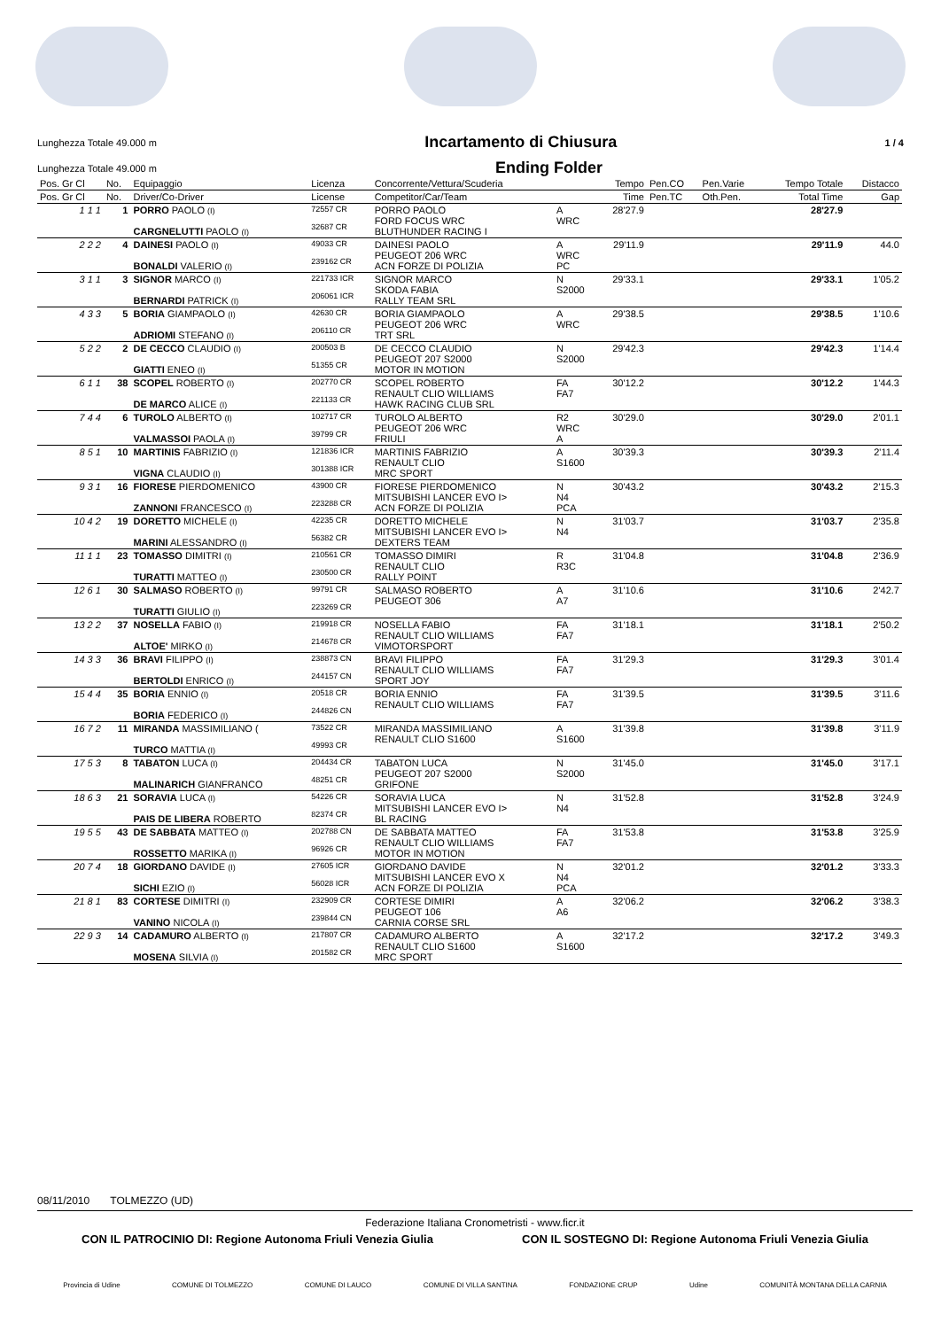Lunghezza Totale 49.000 m Incartamento di Chiusura 1 / 4
Lunghezza Totale 49.000 m Ending Folder
| Pos. Gr Cl | No. | Equipaggio | Licenza | Concorrente/Vettura/Scuderia | | Tempo | Pen.CO | Pen.Varie | Tempo Totale | Distacco |
| --- | --- | --- | --- | --- | --- | --- | --- | --- | --- | --- |
| Pos. Gr Cl | No. | Driver/Co-Driver | License | Competitor/Car/Team | | Time | Pen.TC | Oth.Pen. | Total Time | Gap |
| 1 1 1 | 1 | PORRO PAOLO (I) CARGNELUTTI PAOLO (I) | 72557 CR 32687 CR | PORRO PAOLO FORD FOCUS WRC BLUTHUNDER RACING I | A WRC | 28'27.9 | | | 28'27.9 | |
| 2 2 2 | 4 | DAINESI PAOLO (I) BONALDI VALERIO (I) | 49033 CR 239162 CR | DAINESI PAOLO PEUGEOT 206 WRC ACN FORZE DI POLIZIA | A WRC PC | 29'11.9 | | | 29'11.9 | 44.0 |
| 3 1 1 | 3 | SIGNOR MARCO (I) BERNARDI PATRICK (I) | 221733 ICR 206061 ICR | SIGNOR MARCO SKODA FABIA RALLY TEAM SRL | N S2000 | 29'33.1 | | | 29'33.1 | 1'05.2 |
| 4 3 3 | 5 | BORIA GIAMPAOLO (I) ADRIOMI STEFANO (I) | 42630 CR 206110 CR | BORIA GIAMPAOLO PEUGEOT 206 WRC TRT SRL | A WRC | 29'38.5 | | | 29'38.5 | 1'10.6 |
| 5 2 2 | 2 | DE CECCO CLAUDIO (I) GIATTI ENEO (I) | 200503 B 51355 CR | DE CECCO CLAUDIO PEUGEOT 207 S2000 MOTOR IN MOTION | N S2000 | 29'42.3 | | | 29'42.3 | 1'14.4 |
| 6 1 1 | 38 | SCOPEL ROBERTO (I) DE MARCO ALICE (I) | 202770 CR 221133 CR | SCOPEL ROBERTO RENAULT CLIO WILLIAMS HAWK RACING CLUB SRL | FA FA7 | 30'12.2 | | | 30'12.2 | 1'44.3 |
| 7 4 4 | 6 | TUROLO ALBERTO (I) VALMASSOI PAOLA (I) | 102717 CR 39799 CR | TUROLO ALBERTO PEUGEOT 206 WRC FRIULI | R2 WRC A | 30'29.0 | | | 30'29.0 | 2'01.1 |
| 8 5 1 | 10 | MARTINIS FABRIZIO (I) VIGNA CLAUDIO (I) | 121836 ICR 301388 ICR | MARTINIS FABRIZIO RENAULT CLIO MRC SPORT | A S1600 | 30'39.3 | | | 30'39.3 | 2'11.4 |
| 9 3 1 | 16 | FIORESE PIERDOMENICO ZANNONI FRANCESCO (I) | 43900 CR 223288 CR | FIORESE PIERDOMENICO MITSUBISHI LANCER EVO I> ACN FORZE DI POLIZIA | N N4 PCA | 30'43.2 | | | 30'43.2 | 2'15.3 |
| 10 4 2 | 19 | DORETTO MICHELE (I) MARINI ALESSANDRO (I) | 42235 CR 56382 CR | DORETTO MICHELE MITSUBISHI LANCER EVO I> DEXTERS TEAM | N N4 | 31'03.7 | | | 31'03.7 | 2'35.8 |
| 11 1 1 | 23 | TOMASSO DIMITRI (I) TURATTI MATTEO (I) | 210561 CR 230500 CR | TOMASSO DIMIRI RENAULT CLIO RALLY POINT | R R3C | 31'04.8 | | | 31'04.8 | 2'36.9 |
| 12 6 1 | 30 | SALMASO ROBERTO (I) TURATTI GIULIO (I) | 99791 CR 223269 CR | SALMASO ROBERTO PEUGEOT 306 | A A7 | 31'10.6 | | | 31'10.6 | 2'42.7 |
| 13 2 2 | 37 | NOSELLA FABIO (I) ALTOE' MIRKO (I) | 219918 CR 214678 CR | NOSELLA FABIO RENAULT CLIO WILLIAMS VIMOTORSPORT | FA FA7 | 31'18.1 | | | 31'18.1 | 2'50.2 |
| 14 3 3 | 36 | BRAVI FILIPPO (I) BERTOLDI ENRICO (I) | 238873 CN 244157 CN | BRAVI FILIPPO RENAULT CLIO WILLIAMS SPORT JOY | FA FA7 | 31'29.3 | | | 31'29.3 | 3'01.4 |
| 15 4 4 | 35 | BORIA ENNIO (I) BORIA FEDERICO (I) | 20518 CR 244826 CN | BORIA ENNIO RENAULT CLIO WILLIAMS | FA FA7 | 31'39.5 | | | 31'39.5 | 3'11.6 |
| 16 7 2 | 11 | MIRANDA MASSIMILIANO ( TURCO MATTIA (I) | 73522 CR 49993 CR | MIRANDA MASSIMILIANO RENAULT CLIO S1600 | A S1600 | 31'39.8 | | | 31'39.8 | 3'11.9 |
| 17 5 3 | 8 | TABATON LUCA (I) MALINARICH GIANFRANCO | 204434 CR 48251 CR | TABATON LUCA PEUGEOT 207 S2000 GRIFONE | N S2000 | 31'45.0 | | | 31'45.0 | 3'17.1 |
| 18 6 3 | 21 | SORAVIA LUCA (I) PAIS DE LIBERA ROBERTO | 54226 CR 82374 CR | SORAVIA LUCA MITSUBISHI LANCER EVO I> BL RACING | N N4 | 31'52.8 | | | 31'52.8 | 3'24.9 |
| 19 5 5 | 43 | DE SABBATA MATTEO (I) ROSSETTO MARIKA (I) | 202788 CN 96926 CR | DE SABBATA MATTEO RENAULT CLIO WILLIAMS MOTOR IN MOTION | FA FA7 | 31'53.8 | | | 31'53.8 | 3'25.9 |
| 20 7 4 | 18 | GIORDANO DAVIDE (I) SICHI EZIO (I) | 27605 ICR 56028 ICR | GIORDANO DAVIDE MITSUBISHI LANCER EVO X ACN FORZE DI POLIZIA | N N4 PCA | 32'01.2 | | | 32'01.2 | 3'33.3 |
| 21 8 1 | 83 | CORTESE DIMITRI (I) VANINO NICOLA (I) | 232909 CR 239844 CN | CORTESE DIMIRI PEUGEOT 106 CARNIA CORSE SRL | A A6 | 32'06.2 | | | 32'06.2 | 3'38.3 |
| 22 9 3 | 14 | CADAMURO ALBERTO (I) MOSENA SILVIA (I) | 217807 CR 201582 CR | CADAMURO ALBERTO RENAULT CLIO S1600 MRC SPORT | A S1600 | 32'17.2 | | | 32'17.2 | 3'49.3 |
08/11/2010 TOLMEZZO (UD)
Federazione Italiana Cronometristi - www.ficr.it
CON IL PATROCINIO DI: Regione Autonoma Friuli Venezia Giulia CON IL SOSTEGNO DI: Regione Autonoma Friuli Venezia Giulia
Provincia di Udine COMUNE DI TOLMEZZO COMUNE DI LAUCO COMUNE DI VILLA SANTINA FONDAZIONE CRUP Udine COMUNITÀ MONTANA DELLA CARNIA